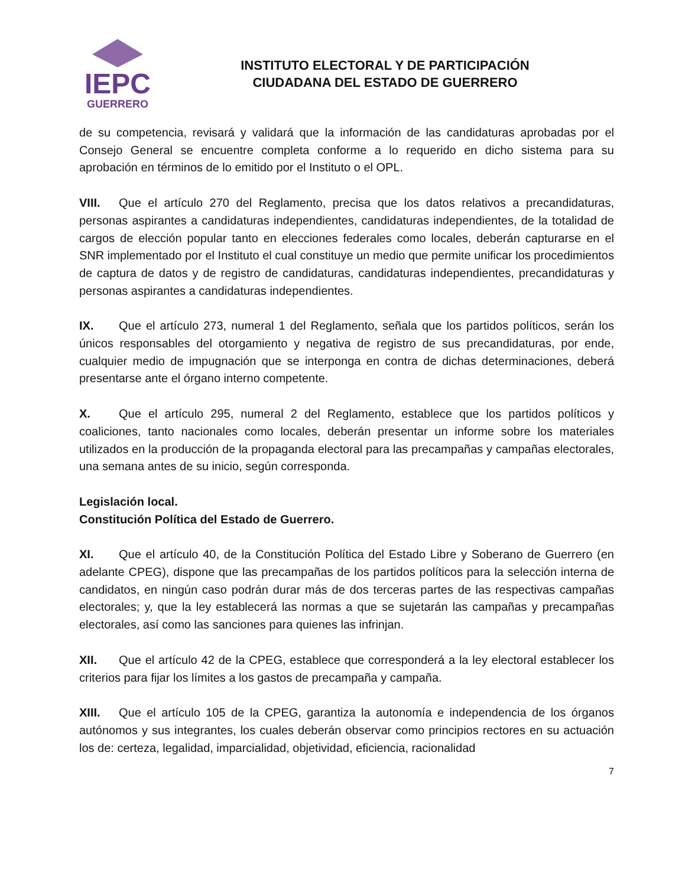IEPC
GUERRERO
INSTITUTO ELECTORAL Y DE PARTICIPACIÓN
CIUDADANA DEL ESTADO DE GUERRERO
de su competencia, revisará y validará que la información de las candidaturas aprobadas por el Consejo General se encuentre completa conforme a lo requerido en dicho sistema para su aprobación en términos de lo emitido por el Instituto o el OPL.
VIII. Que el artículo 270 del Reglamento, precisa que los datos relativos a precandidaturas, personas aspirantes a candidaturas independientes, candidaturas independientes, de la totalidad de cargos de elección popular tanto en elecciones federales como locales, deberán capturarse en el SNR implementado por el Instituto el cual constituye un medio que permite unificar los procedimientos de captura de datos y de registro de candidaturas, candidaturas independientes, precandidaturas y personas aspirantes a candidaturas independientes.
IX. Que el artículo 273, numeral 1 del Reglamento, señala que los partidos políticos, serán los únicos responsables del otorgamiento y negativa de registro de sus precandidaturas, por ende, cualquier medio de impugnación que se interponga en contra de dichas determinaciones, deberá presentarse ante el órgano interno competente.
X. Que el artículo 295, numeral 2 del Reglamento, establece que los partidos políticos y coaliciones, tanto nacionales como locales, deberán presentar un informe sobre los materiales utilizados en la producción de la propaganda electoral para las precampañas y campañas electorales, una semana antes de su inicio, según corresponda.
Legislación local.
Constitución Política del Estado de Guerrero.
XI. Que el artículo 40, de la Constitución Política del Estado Libre y Soberano de Guerrero (en adelante CPEG), dispone que las precampañas de los partidos políticos para la selección interna de candidatos, en ningún caso podrán durar más de dos terceras partes de las respectivas campañas electorales; y, que la ley establecerá las normas a que se sujetarán las campañas y precampañas electorales, así como las sanciones para quienes las infrinjan.
XII. Que el artículo 42 de la CPEG, establece que corresponderá a la ley electoral establecer los criterios para fijar los límites a los gastos de precampaña y campaña.
XIII. Que el artículo 105 de la CPEG, garantiza la autonomía e independencia de los órganos autónomos y sus integrantes, los cuales deberán observar como principios rectores en su actuación los de: certeza, legalidad, imparcialidad, objetividad, eficiencia, racionalidad
7